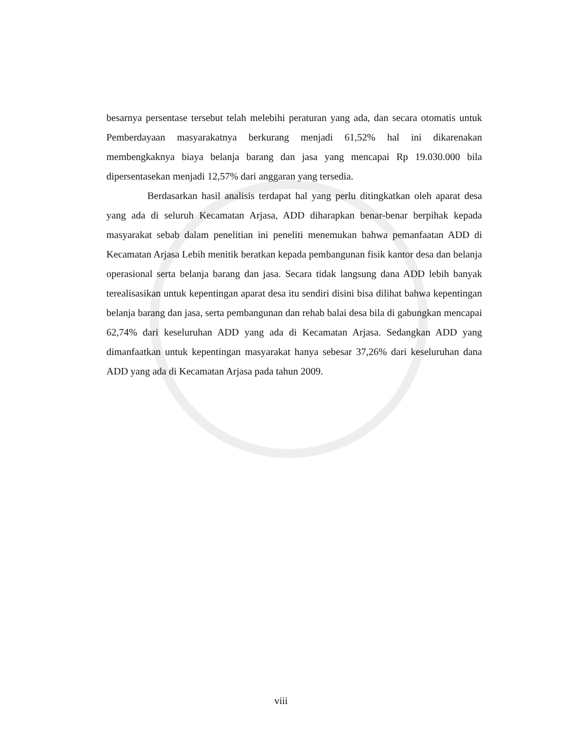besarnya persentase tersebut telah melebihi peraturan yang ada, dan secara otomatis untuk Pemberdayaan masyarakatnya berkurang menjadi 61,52% hal ini dikarenakan membengkaknya biaya belanja barang dan jasa yang mencapai Rp 19.030.000 bila dipersentasekan menjadi 12,57% dari anggaran yang tersedia.
Berdasarkan hasil analisis terdapat hal yang perlu ditingkatkan oleh aparat desa yang ada di seluruh Kecamatan Arjasa, ADD diharapkan benar-benar berpihak kepada masyarakat sebab dalam penelitian ini peneliti menemukan bahwa pemanfaatan ADD di Kecamatan Arjasa Lebih menitik beratkan kepada pembangunan fisik kantor desa dan belanja operasional serta belanja barang dan jasa. Secara tidak langsung dana ADD lebih banyak terealisasikan untuk kepentingan aparat desa itu sendiri disini bisa dilihat bahwa kepentingan belanja barang dan jasa, serta pembangunan dan rehab balai desa bila di gabungkan mencapai 62,74% dari keseluruhan ADD yang ada di Kecamatan Arjasa. Sedangkan ADD yang dimanfaatkan untuk kepentingan masyarakat hanya sebesar 37,26% dari keseluruhan dana ADD yang ada di Kecamatan Arjasa pada tahun 2009.
viii